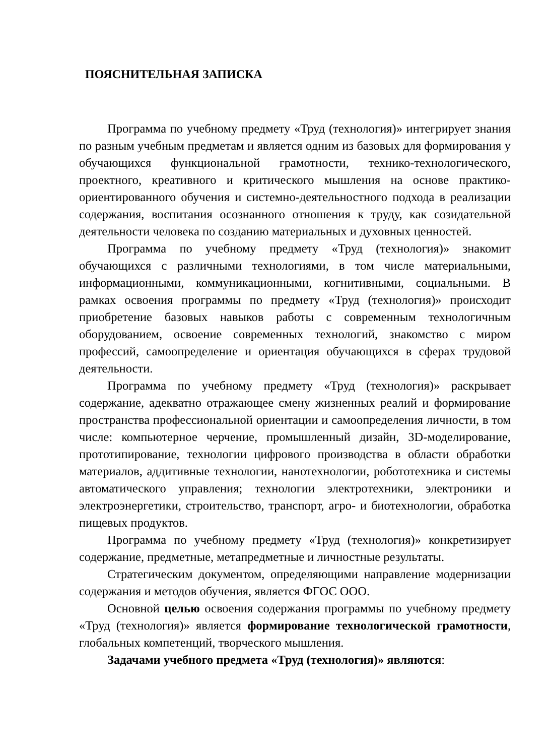ПОЯСНИТЕЛЬНАЯ ЗАПИСКА
Программа по учебному предмету «Труд (технология)» интегрирует знания по разным учебным предметам и является одним из базовых для формирования у обучающихся функциональной грамотности, технико-технологического, проектного, креативного и критического мышления на основе практико-ориентированного обучения и системно-деятельностного подхода в реализации содержания, воспитания осознанного отношения к труду, как созидательной деятельности человека по созданию материальных и духовных ценностей.
Программа по учебному предмету «Труд (технология)» знакомит обучающихся с различными технологиями, в том числе материальными, информационными, коммуникационными, когнитивными, социальными. В рамках освоения программы по предмету «Труд (технология)» происходит приобретение базовых навыков работы с современным технологичным оборудованием, освоение современных технологий, знакомство с миром профессий, самоопределение и ориентация обучающихся в сферах трудовой деятельности.
Программа по учебному предмету «Труд (технология)» раскрывает содержание, адекватно отражающее смену жизненных реалий и формирование пространства профессиональной ориентации и самоопределения личности, в том числе: компьютерное черчение, промышленный дизайн, 3D-моделирование, прототипирование, технологии цифрового производства в области обработки материалов, аддитивные технологии, нанотехнологии, робототехника и системы автоматического управления; технологии электротехники, электроники и электроэнергетики, строительство, транспорт, агро- и биотехнологии, обработка пищевых продуктов.
Программа по учебному предмету «Труд (технология)» конкретизирует содержание, предметные, метапредметные и личностные результаты.
Стратегическим документом, определяющими направление модернизации содержания и методов обучения, является ФГОС ООО.
Основной целью освоения содержания программы по учебному предмету «Труд (технология)» является формирование технологической грамотности, глобальных компетенций, творческого мышления.
Задачами учебного предмета «Труд (технология)» являются: